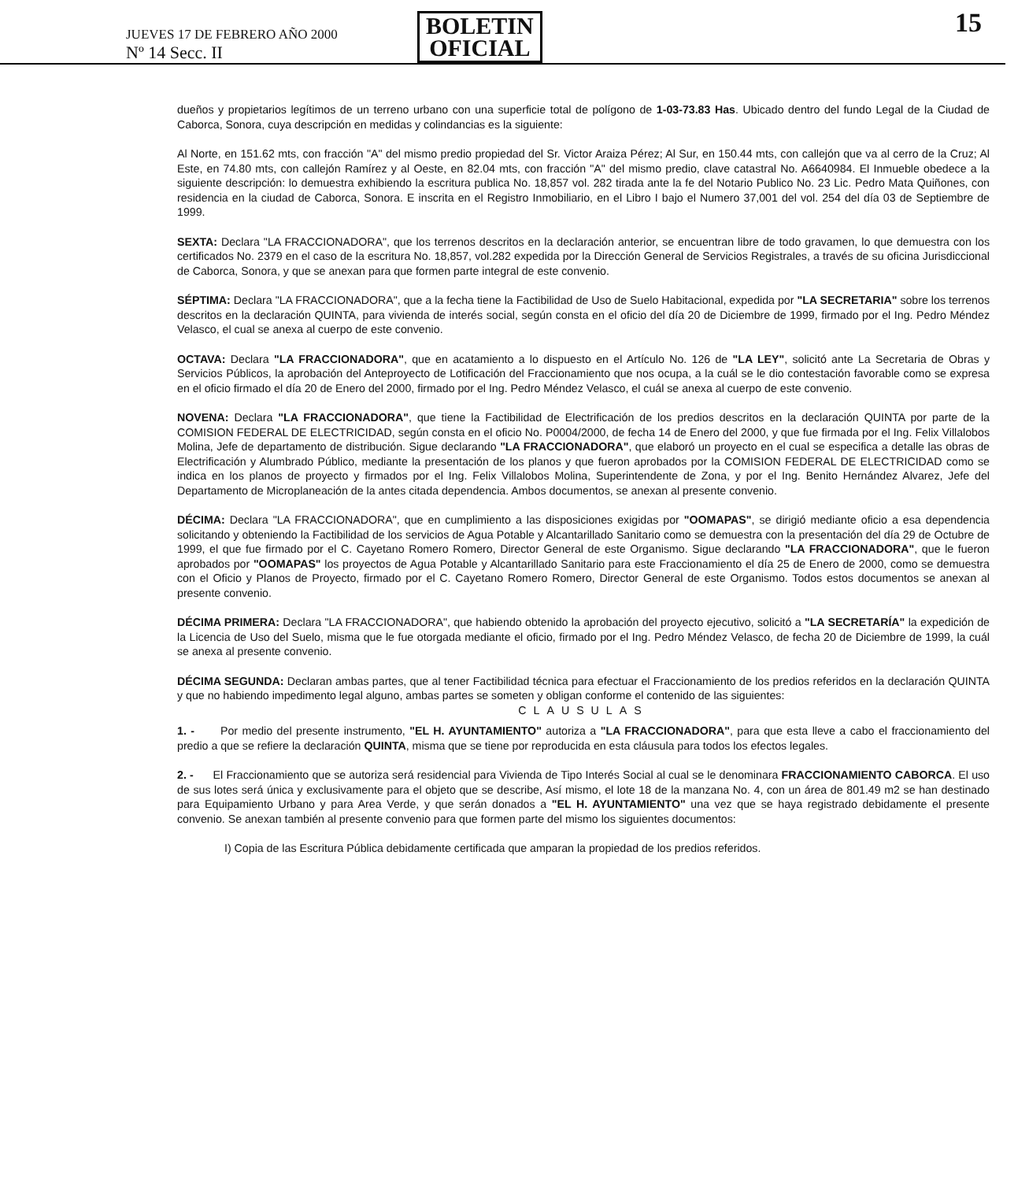JUEVES 17 DE FEBRERO AÑO 2000
Nº 14 Secc. II
BOLETIN
OFICIAL
15
dueños y propietarios legítimos de un terreno urbano con una superficie total de polígono de 1-03-73.83 Has. Ubicado dentro del fundo Legal de la Ciudad de Caborca, Sonora, cuya descripción en medidas y colindancias es la siguiente:
Al Norte, en 151.62 mts, con fracción "A" del mismo predio propiedad del Sr. Victor Araiza Pérez; Al Sur, en 150.44 mts, con callejón que va al cerro de la Cruz; Al Este, en 74.80 mts, con callejón Ramírez y al Oeste, en 82.04 mts, con fracción "A" del mismo predio, clave catastral No. A6640984. El Inmueble obedece a la siguiente descripción: lo demuestra exhibiendo la escritura publica No. 18,857 vol. 282 tirada ante la fe del Notario Publico No. 23 Lic. Pedro Mata Quiñones, con residencia en la ciudad de Caborca, Sonora. E inscrita en el Registro Inmobiliario, en el Libro I bajo el Numero 37,001 del vol. 254 del día 03 de Septiembre de 1999.
SEXTA: Declara "LA FRACCIONADORA", que los terrenos descritos en la declaración anterior, se encuentran libre de todo gravamen, lo que demuestra con los certificados No. 2379 en el caso de la escritura No. 18,857, vol.282 expedida por la Dirección General de Servicios Registrales, a través de su oficina Jurisdiccional de Caborca, Sonora, y que se anexan para que formen parte integral de este convenio.
SÉPTIMA: Declara "LA FRACCIONADORA", que a la fecha tiene la Factibilidad de Uso de Suelo Habitacional, expedida por "LA SECRETARIA" sobre los terrenos descritos en la declaración QUINTA, para vivienda de interés social, según consta en el oficio del día 20 de Diciembre de 1999, firmado por el Ing. Pedro Méndez Velasco, el cual se anexa al cuerpo de este convenio.
OCTAVA: Declara "LA FRACCIONADORA", que en acatamiento a lo dispuesto en el Artículo No. 126 de "LA LEY", solicitó ante La Secretaria de Obras y Servicios Públicos, la aprobación del Anteproyecto de Lotificación del Fraccionamiento que nos ocupa, a la cuál se le dio contestación favorable como se expresa en el oficio firmado el día 20 de Enero del 2000, firmado por el Ing. Pedro Méndez Velasco, el cuál se anexa al cuerpo de este convenio.
NOVENA: Declara "LA FRACCIONADORA", que tiene la Factibilidad de Electrificación de los predios descritos en la declaración QUINTA por parte de la COMISION FEDERAL DE ELECTRICIDAD, según consta en el oficio No. P0004/2000, de fecha 14 de Enero del 2000, y que fue firmada por el Ing. Felix Villalobos Molina, Jefe de departamento de distribución. Sigue declarando "LA FRACCIONADORA", que elaboró un proyecto en el cual se especifica a detalle las obras de Electrificación y Alumbrado Público, mediante la presentación de los planos y que fueron aprobados por la COMISION FEDERAL DE ELECTRICIDAD como se indica en los planos de proyecto y firmados por el Ing. Felix Villalobos Molina, Superintendente de Zona, y por el Ing. Benito Hernández Alvarez, Jefe del Departamento de Microplaneación de la antes citada dependencia. Ambos documentos, se anexan al presente convenio.
DÉCIMA: Declara "LA FRACCIONADORA", que en cumplimiento a las disposiciones exigidas por "OOMAPAS", se dirigió mediante oficio a esa dependencia solicitando y obteniendo la Factibilidad de los servicios de Agua Potable y Alcantarillado Sanitario como se demuestra con la presentación del día 29 de Octubre de 1999, el que fue firmado por el C. Cayetano Romero Romero, Director General de este Organismo. Sigue declarando "LA FRACCIONADORA", que le fueron aprobados por "OOMAPAS" los proyectos de Agua Potable y Alcantarillado Sanitario para este Fraccionamiento el día 25 de Enero de 2000, como se demuestra con el Oficio y Planos de Proyecto, firmado por el C. Cayetano Romero Romero, Director General de este Organismo. Todos estos documentos se anexan al presente convenio.
DÉCIMA PRIMERA: Declara "LA FRACCIONADORA", que habiendo obtenido la aprobación del proyecto ejecutivo, solicitó a "LA SECRETARÍA" la expedición de la Licencia de Uso del Suelo, misma que le fue otorgada mediante el oficio, firmado por el Ing. Pedro Méndez Velasco, de fecha 20 de Diciembre de 1999, la cuál se anexa al presente convenio.
DÉCIMA SEGUNDA: Declaran ambas partes, que al tener Factibilidad técnica para efectuar el Fraccionamiento de los predios referidos en la declaración QUINTA y que no habiendo impedimento legal alguno, ambas partes se someten y obligan conforme el contenido de las siguientes:
CLAUSULAS
1. - Por medio del presente instrumento, "EL H. AYUNTAMIENTO" autoriza a "LA FRACCIONADORA", para que esta lleve a cabo el fraccionamiento del predio a que se refiere la declaración QUINTA, misma que se tiene por reproducida en esta cláusula para todos los efectos legales.
2. - El Fraccionamiento que se autoriza será residencial para Vivienda de Tipo Interés Social al cual se le denominara FRACCIONAMIENTO CABORCA. El uso de sus lotes será única y exclusivamente para el objeto que se describe, Así mismo, el lote 18 de la manzana No. 4, con un área de 801.49 m2 se han destinado para Equipamiento Urbano y para Area Verde, y que serán donados a "EL H. AYUNTAMIENTO" una vez que se haya registrado debidamente el presente convenio. Se anexan también al presente convenio para que formen parte del mismo los siguientes documentos:
I) Copia de las Escritura Pública debidamente certificada que amparan la propiedad de los predios referidos.